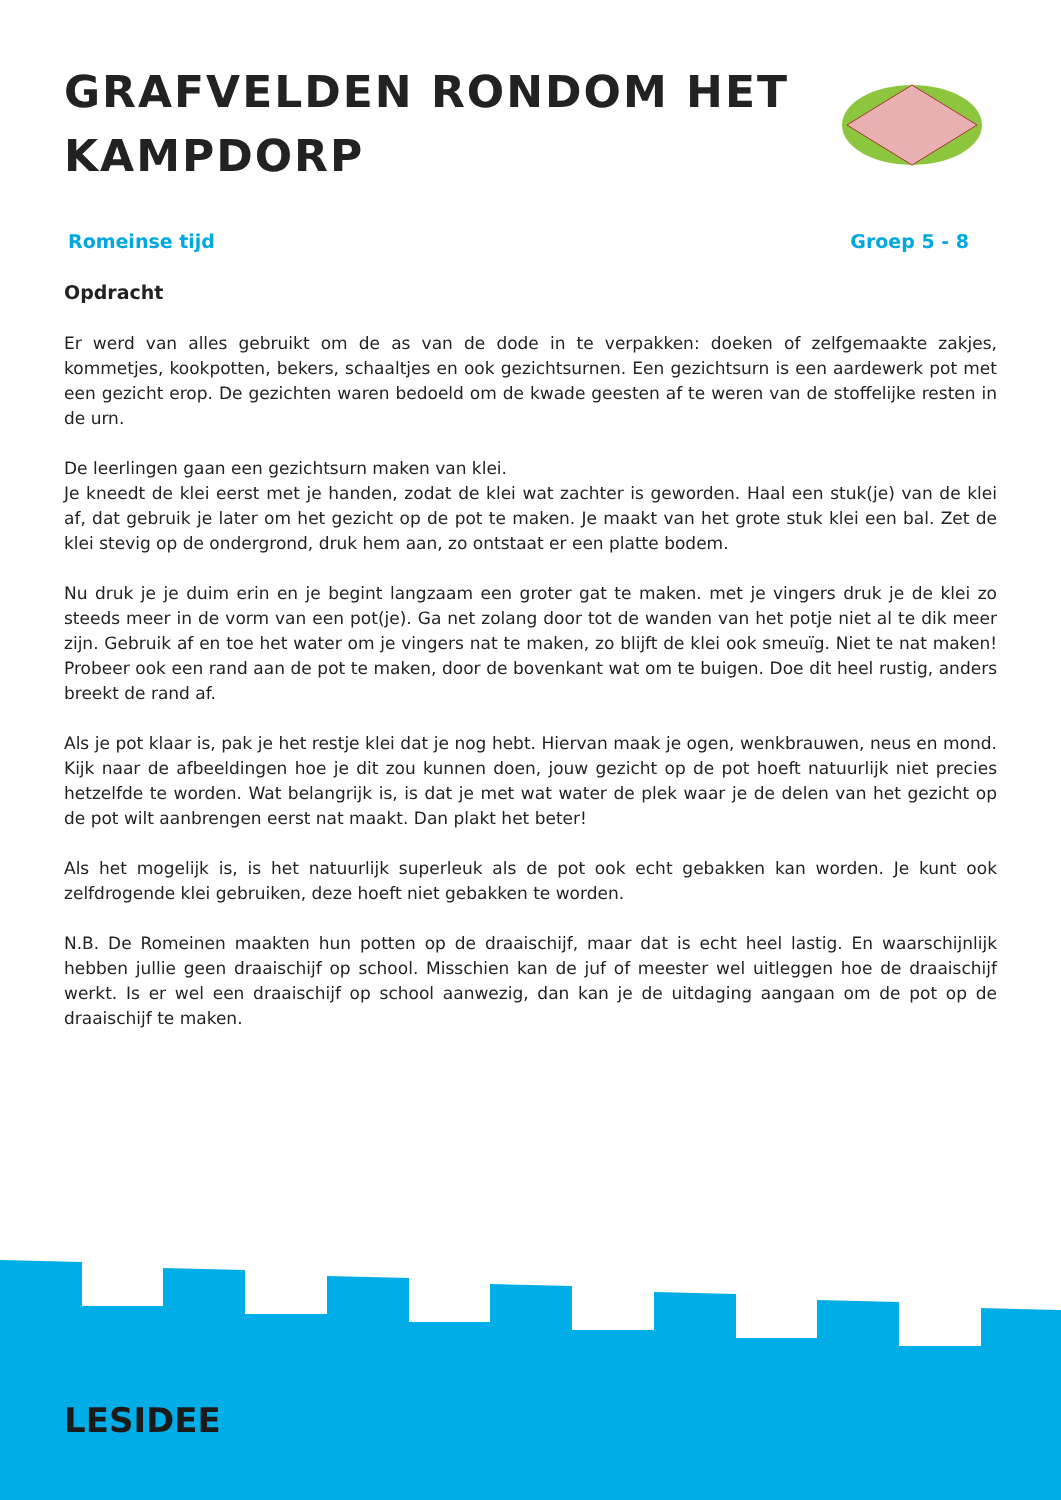GRAFVELDEN RONDOM HET
KAMPDORP
Romeinse tijd Groep 5 - 8
Opdracht
Er werd van alles gebruikt om de as van de dode in te verpakken: doeken of zelfgemaakte zakjes, kommetjes, kookpotten, bekers, schaaltjes en ook gezichtsurnen. Een gezichtsurn is een aardewerk pot met een gezicht erop. De gezichten waren bedoeld om de kwade geesten af te weren van de stoffelijke resten in de urn.
De leerlingen gaan een gezichtsurn maken van klei.
Je kneedt de klei eerst met je handen, zodat de klei wat zachter is geworden. Haal een stuk(je) van de klei af, dat gebruik je later om het gezicht op de pot te maken. Je maakt van het grote stuk klei een bal. Zet de klei stevig op de ondergrond, druk hem aan, zo ontstaat er een platte bodem.
Nu druk je je duim erin en je begint langzaam een groter gat te maken. met je vingers druk je de klei zo steeds meer in de vorm van een pot(je). Ga net zolang door tot de wanden van het potje niet al te dik meer zijn. Gebruik af en toe het water om je vingers nat te maken, zo blijft de klei ook smeuïg. Niet te nat maken! Probeer ook een rand aan de pot te maken, door de bovenkant wat om te buigen. Doe dit heel rustig, anders breekt de rand af.
Als je pot klaar is, pak je het restje klei dat je nog hebt. Hiervan maak je ogen, wenkbrauwen, neus en mond. Kijk naar de afbeeldingen hoe je dit zou kunnen doen, jouw gezicht op de pot hoeft natuurlijk niet precies hetzelfde te worden. Wat belangrijk is, is dat je met wat water de plek waar je de delen van het gezicht op de pot wilt aanbrengen eerst nat maakt. Dan plakt het beter!
Als het mogelijk is, is het natuurlijk superleuk als de pot ook echt gebakken kan worden. Je kunt ook zelfdrogende klei gebruiken, deze hoeft niet gebakken te worden.
N.B. De Romeinen maakten hun potten op de draaischijf, maar dat is echt heel lastig. En waarschijnlijk hebben jullie geen draaischijf op school. Misschien kan de juf of meester wel uitleggen hoe de draaischijf werkt. Is er wel een draaischijf op school aanwezig, dan kan je de uitdaging aangaan om de pot op de draaischijf te maken.
LESIDEE